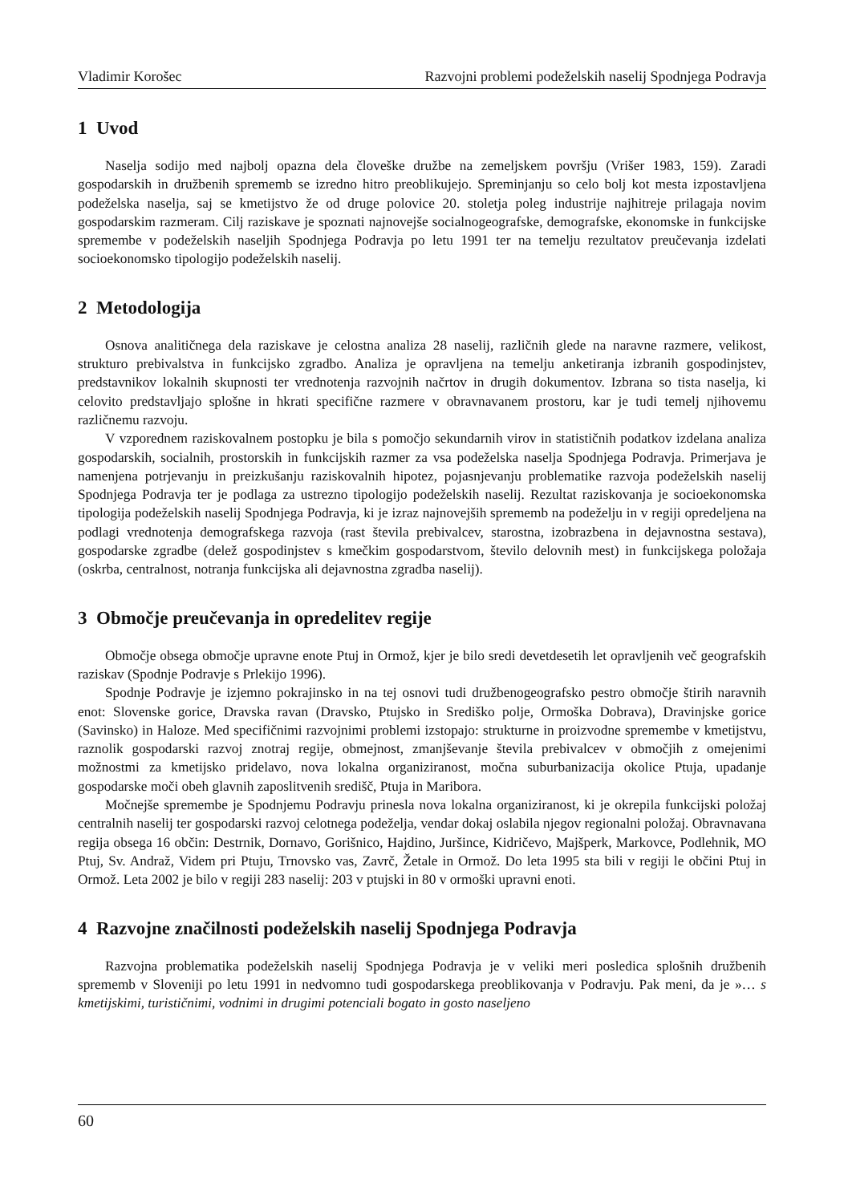Vladimir Korošec Razvojni problemi podeželskih naselij Spodnjega Podravja
1 Uvod
Naselja sodijo med najbolj opazna dela človeške družbe na zemeljskem površju (Vrišer 1983, 159). Zaradi gospodarskih in družbenih sprememb se izredno hitro preoblikujejo. Spreminjanju so celo bolj kot mesta izpostavljena podeželska naselja, saj se kmetijstvo že od druge polovice 20. stoletja poleg industrije najhitreje prilagaja novim gospodarskim razmeram. Cilj raziskave je spoznati najnovejše socialnogeografske, demografske, ekonomske in funkcijske spremembe v podeželskih naseljih Spodnjega Podravja po letu 1991 ter na temelju rezultatov preučevanja izdelati socioekonomsko tipologijo podeželskih naselij.
2 Metodologija
Osnova analitičnega dela raziskave je celostna analiza 28 naselij, različnih glede na naravne razmere, velikost, strukturo prebivalstva in funkcijsko zgradbo. Analiza je opravljena na temelju anketiranja izbranih gospodinjstev, predstavnikov lokalnih skupnosti ter vrednotenja razvojnih načrtov in drugih dokumentov. Izbrana so tista naselja, ki celovito predstavljajo splošne in hkrati specifične razmere v obravnavanem prostoru, kar je tudi temelj njihovemu različnemu razvoju.
V vzporednem raziskovalnem postopku je bila s pomočjo sekundarnih virov in statističnih podatkov izdelana analiza gospodarskih, socialnih, prostorskih in funkcijskih razmer za vsa podeželska naselja Spodnjega Podravja. Primerjava je namenjena potrjevanju in preizkušanju raziskovalnih hipotez, pojasnjevanju problematike razvoja podeželskih naselij Spodnjega Podravja ter je podlaga za ustrezno tipologijo podeželskih naselij. Rezultat raziskovanja je socioekonomska tipologija podeželskih naselij Spodnjega Podravja, ki je izraz najnovejših sprememb na podeželju in v regiji opredeljena na podlagi vrednotenja demografskega razvoja (rast števila prebivalcev, starostna, izobrazbena in dejavnostna sestava), gospodarske zgradbe (delež gospodinjstev s kmečkim gospodarstvom, število delovnih mest) in funkcijskega položaja (oskrba, centralnost, notranja funkcijska ali dejavnostna zgradba naselij).
3 Območje preučevanja in opredelitev regije
Območje obsega območje upravne enote Ptuj in Ormož, kjer je bilo sredi devetdesetih let opravljenih več geografskih raziskav (Spodnje Podravje s Prlekijo 1996).
Spodnje Podravje je izjemno pokrajinsko in na tej osnovi tudi družbenogeografsko pestro območje štirih naravnih enot: Slovenske gorice, Dravska ravan (Dravsko, Ptujsko in Središko polje, Ormoška Dobrava), Dravinjske gorice (Savinsko) in Haloze. Med specifičnimi razvojnimi problemi izstopajo: strukturne in proizvodne spremembe v kmetijstvu, raznolik gospodarski razvoj znotraj regije, obmejnost, zmanjševanje števila prebivalcev v območjih z omejenimi možnostmi za kmetijsko pridelavo, nova lokalna organiziranost, močna suburbanizacija okolice Ptuja, upadanje gospodarske moči obeh glavnih zaposlitvenih središč, Ptuja in Maribora.
Močnejše spremembe je Spodnjemu Podravju prinesla nova lokalna organiziranost, ki je okrepila funkcijski položaj centralnih naselij ter gospodarski razvoj celotnega podeželja, vendar dokaj oslabila njegov regionalni položaj. Obravnavana regija obsega 16 občin: Destrnik, Dornavo, Gorišnico, Hajdino, Juršince, Kidričevo, Majšperk, Markovce, Podlehnik, MO Ptuj, Sv. Andraž, Videm pri Ptuju, Trnovsko vas, Zavrč, Žetale in Ormož. Do leta 1995 sta bili v regiji le občini Ptuj in Ormož. Leta 2002 je bilo v regiji 283 naselij: 203 v ptujski in 80 v ormoški upravni enoti.
4 Razvojne značilnosti podeželskih naselij Spodnjega Podravja
Razvojna problematika podeželskih naselij Spodnjega Podravja je v veliki meri posledica splošnih družbenih sprememb v Sloveniji po letu 1991 in nedvomno tudi gospodarskega preoblikovanja v Podravju. Pak meni, da je »… s kmetijskimi, turističnimi, vodnimi in drugimi potenciali bogato in gosto naseljeno
60